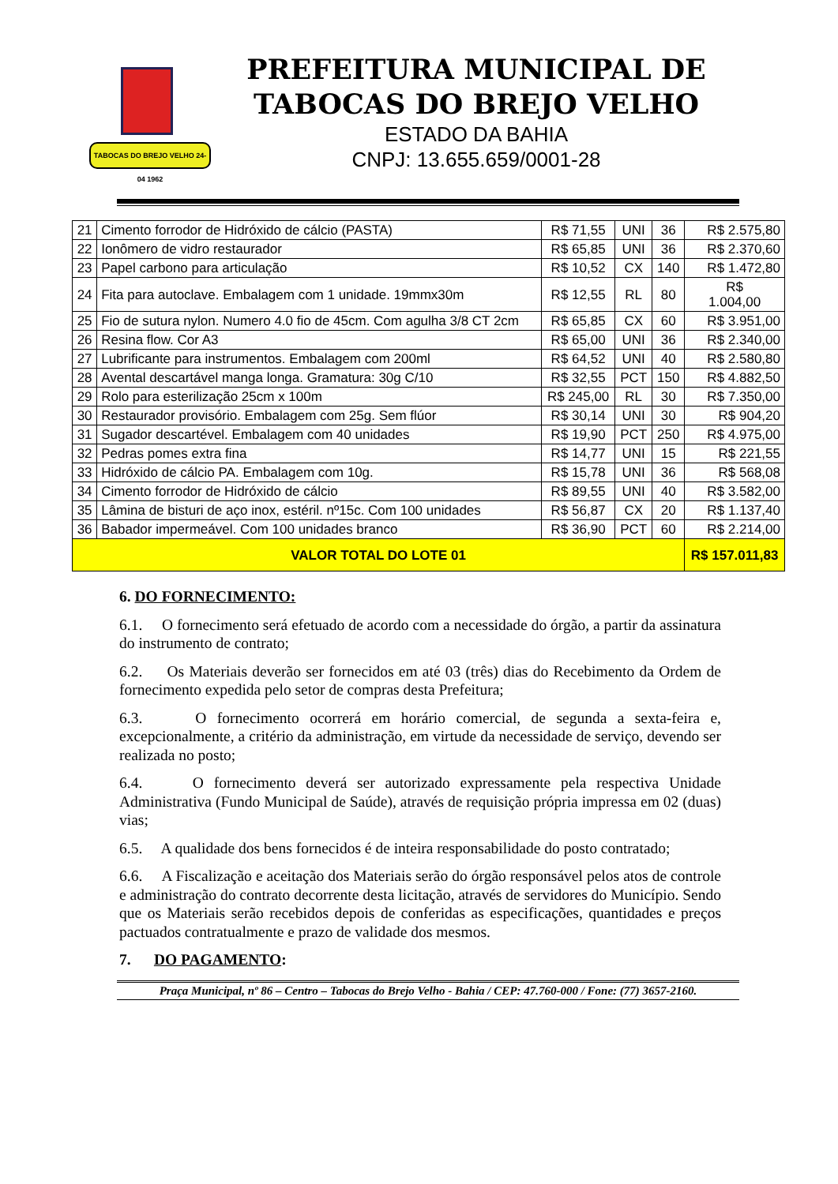TABOCAS DO BREJO VELHO 24-04 1962
PREFEITURA MUNICIPAL DE
TABOCAS DO BREJO VELHO
ESTADO DA BAHIA
CNPJ: 13.655.659/0001-28
| 21 | Cimento forrodor de Hidróxido de cálcio (PASTA) | R$ 71,55 | UNI | 36 | R$ 2.575,80 |
| 22 | Ionômero de vidro restaurador | R$ 65,85 | UNI | 36 | R$ 2.370,60 |
| 23 | Papel carbono para articulação | R$ 10,52 | CX | 140 | R$ 1.472,80 |
| 24 | Fita para autoclave. Embalagem com 1 unidade. 19mmx30m | R$ 12,55 | RL | 80 | R$ 1.004,00 |
| 25 | Fio de sutura nylon. Numero 4.0 fio de 45cm. Com agulha 3/8 CT 2cm | R$ 65,85 | CX | 60 | R$ 3.951,00 |
| 26 | Resina flow. Cor A3 | R$ 65,00 | UNI | 36 | R$ 2.340,00 |
| 27 | Lubrificante para instrumentos. Embalagem com 200ml | R$ 64,52 | UNI | 40 | R$ 2.580,80 |
| 28 | Avental descartável manga longa. Gramatura: 30g C/10 | R$ 32,55 | PCT | 150 | R$ 4.882,50 |
| 29 | Rolo para esterilização 25cm x 100m | R$ 245,00 | RL | 30 | R$ 7.350,00 |
| 30 | Restaurador provisório. Embalagem com 25g. Sem flúor | R$ 30,14 | UNI | 30 | R$ 904,20 |
| 31 | Sugador descartével. Embalagem com 40 unidades | R$ 19,90 | PCT | 250 | R$ 4.975,00 |
| 32 | Pedras pomes extra fina | R$ 14,77 | UNI | 15 | R$ 221,55 |
| 33 | Hidróxido de cálcio PA. Embalagem com 10g. | R$ 15,78 | UNI | 36 | R$ 568,08 |
| 34 | Cimento forrodor de Hidróxido de cálcio | R$ 89,55 | UNI | 40 | R$ 3.582,00 |
| 35 | Lâmina de bisturi de aço inox, estéril. nº15c. Com 100 unidades | R$ 56,87 | CX | 20 | R$ 1.137,40 |
| 36 | Babador impermeável. Com 100 unidades branco | R$ 36,90 | PCT | 60 | R$ 2.214,00 |
| VALOR TOTAL DO LOTE 01 | | | | | R$ 157.011,83 |
6. DO FORNECIMENTO:
6.1. O fornecimento será efetuado de acordo com a necessidade do órgão, a partir da assinatura do instrumento de contrato;
6.2. Os Materiais deverão ser fornecidos em até 03 (três) dias do Recebimento da Ordem de fornecimento expedida pelo setor de compras desta Prefeitura;
6.3. O fornecimento ocorrerá em horário comercial, de segunda a sexta-feira e, excepcionalmente, a critério da administração, em virtude da necessidade de serviço, devendo ser realizada no posto;
6.4. O fornecimento deverá ser autorizado expressamente pela respectiva Unidade Administrativa (Fundo Municipal de Saúde), através de requisição própria impressa em 02 (duas) vias;
6.5. A qualidade dos bens fornecidos é de inteira responsabilidade do posto contratado;
6.6. A Fiscalização e aceitação dos Materiais serão do órgão responsável pelos atos de controle e administração do contrato decorrente desta licitação, através de servidores do Município. Sendo que os Materiais serão recebidos depois de conferidas as especificações, quantidades e preços pactuados contratualmente e prazo de validade dos mesmos.
7. DO PAGAMENTO:
Praça Municipal, nº 86 – Centro – Tabocas do Brejo Velho - Bahia / CEP: 47.760-000 / Fone: (77) 3657-2160.